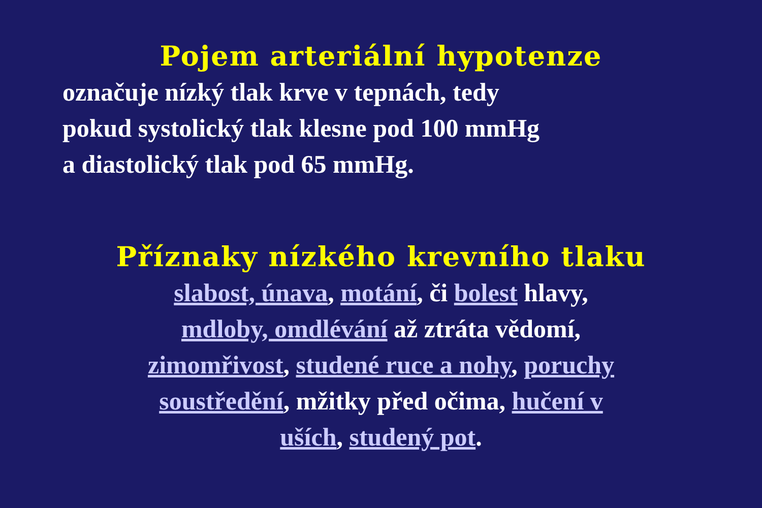Pojem arteriální hypotenze
označuje nízký tlak krve v tepnách, tedy
pokud systolický tlak klesne pod 100 mmHg
a diastolický tlak pod 65 mmHg.
Příznaky nízkého krevního tlaku
slabost, únava, motání, či bolest hlavy,
mdloby, omdlévání až ztráta vědomí,
zimomřivost, studené ruce a nohy, poruchy
soustředění, mžitky před očima, hučení v
uších, studený pot.